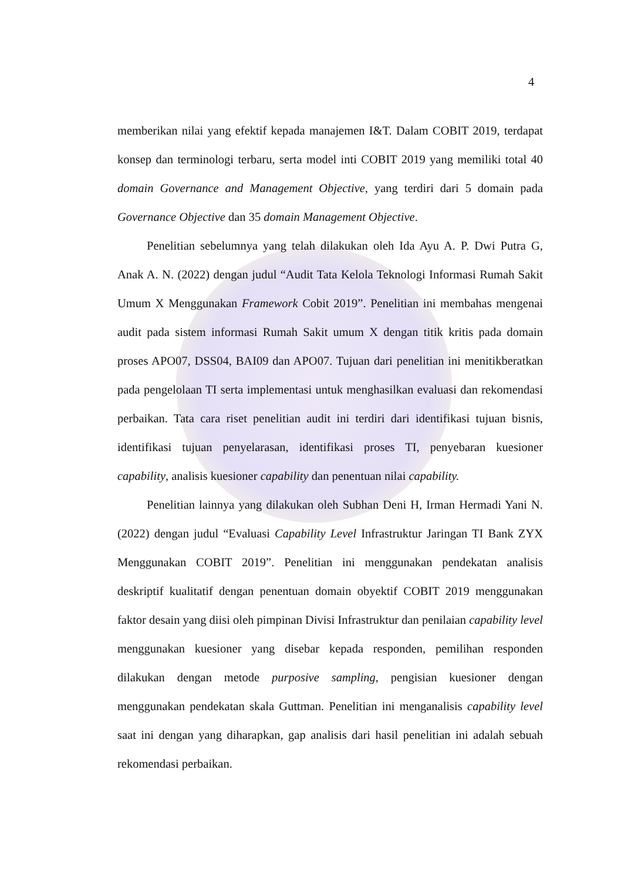4
memberikan nilai yang efektif kepada manajemen I&T. Dalam COBIT 2019, terdapat konsep dan terminologi terbaru, serta model inti COBIT 2019 yang memiliki total 40 domain Governance and Management Objective, yang terdiri dari 5 domain pada Governance Objective dan 35 domain Management Objective.
Penelitian sebelumnya yang telah dilakukan oleh Ida Ayu A. P. Dwi Putra G, Anak A. N. (2022) dengan judul “Audit Tata Kelola Teknologi Informasi Rumah Sakit Umum X Menggunakan Framework Cobit 2019”. Penelitian ini membahas mengenai audit pada sistem informasi Rumah Sakit umum X dengan titik kritis pada domain proses APO07, DSS04, BAI09 dan APO07. Tujuan dari penelitian ini menitikberatkan pada pengelolaan TI serta implementasi untuk menghasilkan evaluasi dan rekomendasi perbaikan. Tata cara riset penelitian audit ini terdiri dari identifikasi tujuan bisnis, identifikasi tujuan penyelarasan, identifikasi proses TI, penyebaran kuesioner capability, analisis kuesioner capability dan penentuan nilai capability.
Penelitian lainnya yang dilakukan oleh Subhan Deni H, Irman Hermadi Yani N. (2022) dengan judul “Evaluasi Capability Level Infrastruktur Jaringan TI Bank ZYX Menggunakan COBIT 2019”. Penelitian ini menggunakan pendekatan analisis deskriptif kualitatif dengan penentuan domain obyektif COBIT 2019 menggunakan faktor desain yang diisi oleh pimpinan Divisi Infrastruktur dan penilaian capability level menggunakan kuesioner yang disebar kepada responden, pemilihan responden dilakukan dengan metode purposive sampling, pengisian kuesioner dengan menggunakan pendekatan skala Guttman. Penelitian ini menganalisis capability level saat ini dengan yang diharapkan, gap analisis dari hasil penelitian ini adalah sebuah rekomendasi perbaikan.